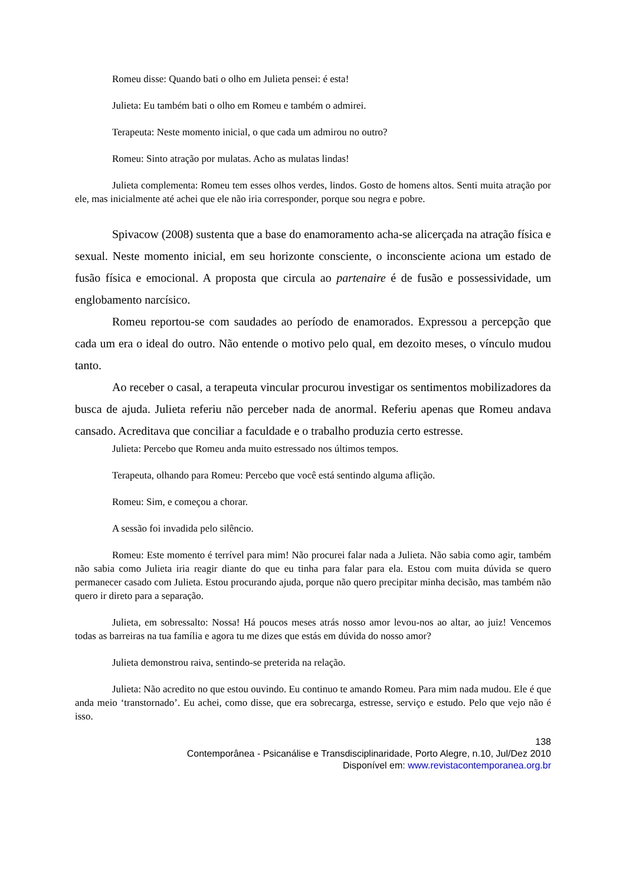Romeu disse: Quando bati o olho em Julieta pensei: é esta!
Julieta: Eu também bati o olho em Romeu e também o admirei.
Terapeuta: Neste momento inicial, o que cada um admirou no outro?
Romeu: Sinto atração por mulatas. Acho as mulatas lindas!
Julieta complementa: Romeu tem esses olhos verdes, lindos. Gosto de homens altos. Senti muita atração por ele, mas inicialmente até achei que ele não iria corresponder, porque sou negra e pobre.
Spivacow (2008) sustenta que a base do enamoramento acha-se alicerçada na atração física e sexual. Neste momento inicial, em seu horizonte consciente, o inconsciente aciona um estado de fusão física e emocional. A proposta que circula ao partenaire é de fusão e possessividade, um englobamento narcísico.
Romeu reportou-se com saudades ao período de enamorados. Expressou a percepção que cada um era o ideal do outro. Não entende o motivo pelo qual, em dezoito meses, o vínculo mudou tanto.
Ao receber o casal, a terapeuta vincular procurou investigar os sentimentos mobilizadores da busca de ajuda. Julieta referiu não perceber nada de anormal. Referiu apenas que Romeu andava cansado. Acreditava que conciliar a faculdade e o trabalho produzia certo estresse.
Julieta: Percebo que Romeu anda muito estressado nos últimos tempos.
Terapeuta, olhando para Romeu: Percebo que você está sentindo alguma aflição.
Romeu: Sim, e começou a chorar.
A sessão foi invadida pelo silêncio.
Romeu: Este momento é terrível para mim! Não procurei falar nada a Julieta. Não sabia como agir, também não sabia como Julieta iria reagir diante do que eu tinha para falar para ela. Estou com muita dúvida se quero permanecer casado com Julieta. Estou procurando ajuda, porque não quero precipitar minha decisão, mas também não quero ir direto para a separação.
Julieta, em sobressalto: Nossa! Há poucos meses atrás nosso amor levou-nos ao altar, ao juiz! Vencemos todas as barreiras na tua família e agora tu me dizes que estás em dúvida do nosso amor?
Julieta demonstrou raiva, sentindo-se preterida na relação.
Julieta: Não acredito no que estou ouvindo. Eu continuo te amando Romeu. Para mim nada mudou. Ele é que anda meio ‘transtornado’. Eu achei, como disse, que era sobrecarga, estresse, serviço e estudo. Pelo que vejo não é isso.
138
Contemporânea - Psicanálise e Transdisciplinaridade, Porto Alegre, n.10, Jul/Dez 2010
Disponível em: www.revistacontemporanea.org.br